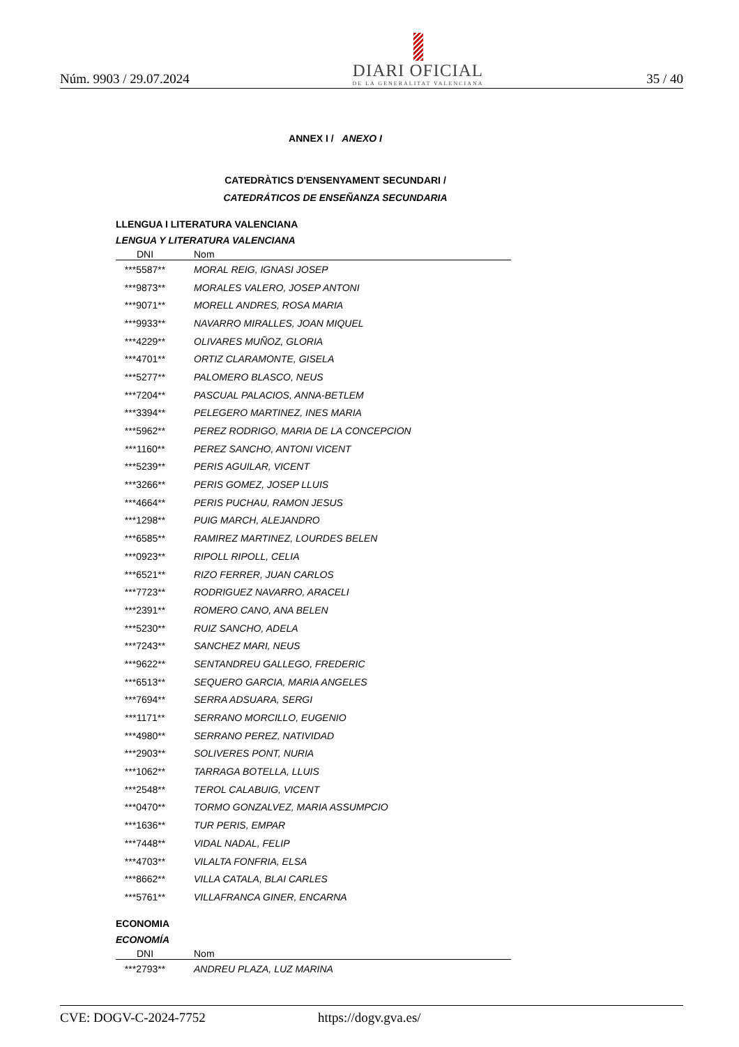Núm. 9903 / 29.07.2024
DIARI OFICIAL
DE LA GENERALITAT VALENCIANA
35 / 40
ANNEX I / ANEXO I
CATEDRÀTICS D'ENSENYAMENT SECUNDARI /
CATEDRÁTICOS DE ENSEÑANZA SECUNDARIA
LLENGUA I LITERATURA VALENCIANA
LENGUA Y LITERATURA VALENCIANA
| DNI | Nom |
| --- | --- |
| ***5587** | MORAL REIG, IGNASI JOSEP |
| ***9873** | MORALES VALERO, JOSEP ANTONI |
| ***9071** | MORELL ANDRES, ROSA MARIA |
| ***9933** | NAVARRO MIRALLES, JOAN MIQUEL |
| ***4229** | OLIVARES MUÑOZ, GLORIA |
| ***4701** | ORTIZ CLARAMONTE, GISELA |
| ***5277** | PALOMERO BLASCO, NEUS |
| ***7204** | PASCUAL PALACIOS, ANNA-BETLEM |
| ***3394** | PELEGERO MARTINEZ, INES MARIA |
| ***5962** | PEREZ RODRIGO, MARIA DE LA CONCEPCION |
| ***1160** | PEREZ SANCHO, ANTONI VICENT |
| ***5239** | PERIS AGUILAR, VICENT |
| ***3266** | PERIS GOMEZ, JOSEP LLUIS |
| ***4664** | PERIS PUCHAU, RAMON JESUS |
| ***1298** | PUIG MARCH, ALEJANDRO |
| ***6585** | RAMIREZ MARTINEZ, LOURDES BELEN |
| ***0923** | RIPOLL RIPOLL, CELIA |
| ***6521** | RIZO FERRER, JUAN CARLOS |
| ***7723** | RODRIGUEZ NAVARRO, ARACELI |
| ***2391** | ROMERO CANO, ANA BELEN |
| ***5230** | RUIZ SANCHO, ADELA |
| ***7243** | SANCHEZ MARI, NEUS |
| ***9622** | SENTANDREU GALLEGO, FREDERIC |
| ***6513** | SEQUERO GARCIA, MARIA ANGELES |
| ***7694** | SERRA ADSUARA, SERGI |
| ***1171** | SERRANO MORCILLO, EUGENIO |
| ***4980** | SERRANO PEREZ, NATIVIDAD |
| ***2903** | SOLIVERES PONT, NURIA |
| ***1062** | TARRAGA BOTELLA, LLUIS |
| ***2548** | TEROL CALABUIG, VICENT |
| ***0470** | TORMO GONZALVEZ, MARIA ASSUMPCIO |
| ***1636** | TUR PERIS, EMPAR |
| ***7448** | VIDAL NADAL, FELIP |
| ***4703** | VILALTA FONFRIA, ELSA |
| ***8662** | VILLA CATALA, BLAI CARLES |
| ***5761** | VILLAFRANCA GINER, ENCARNA |
ECONOMIA
ECONOMÍA
| DNI | Nom |
| --- | --- |
| ***2793** | ANDREU PLAZA, LUZ MARINA |
CVE: DOGV-C-2024-7752 https://dogv.gva.es/